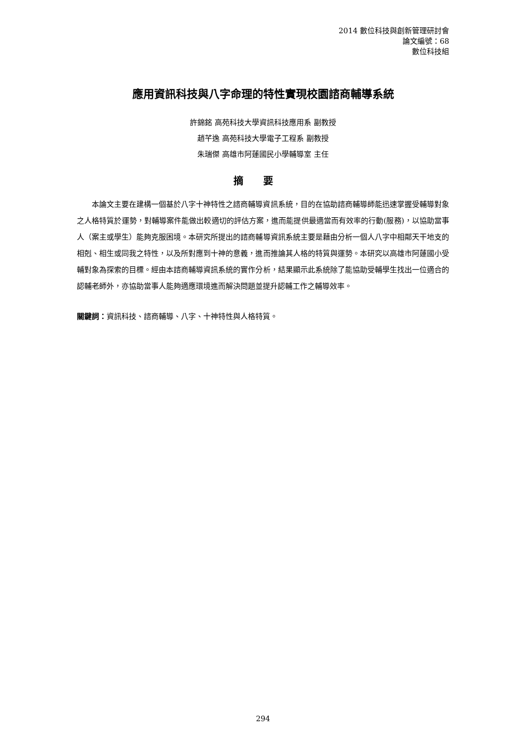2014 數位科技與創新管理研討會
論文編號：68
數位科技組
應用資訊科技與八字命理的特性實現校園諮商輔導系統
許錦銘 高苑科技大學資訊科技應用系 副教授
趙芊逸 高苑科技大學電子工程系 副教授
朱瑞傑 高雄市阿蓮國民小學輔導室 主任
摘要
本論文主要在建構一個基於八字十神特性之諮商輔導資訊系統，目的在協助諮商輔導師能迅速掌握受輔導對象之人格特質於運勢，對輔導案件能做出較適切的評估方案，進而能提供最適當而有效率的行動(服務)，以協助當事人（案主或學生）能夠克服困境。本研究所提出的諮商輔導資訊系統主要是藉由分析一個人八字中相鄰天干地支的相剋、相生或同我之特性，以及所對應到十神的意義，進而推論其人格的特質與運勢。本研究以高雄市阿蓮國小受輔對象為探索的目標。經由本諮商輔導資訊系統的實作分析，結果顯示此系統除了能協助受輔學生找出一位適合的認輔老師外，亦協助當事人能夠適應環境進而解決問題並提升認輔工作之輔導效率。
關鍵詞：資訊科技、諮商輔導、八字、十神特性與人格特質。
294